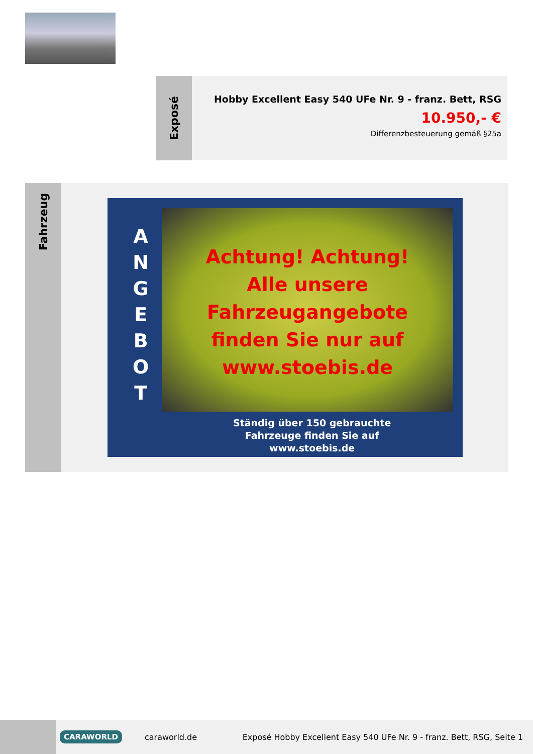Exposé
Hobby Excellent Easy 540 UFe Nr. 9 - franz. Bett, RSG
10.950,- €
Differenzbesteuerung gemäß §25a
Fahrzeug
A
N
G
E
B
O
T
Achtung! Achtung!
Alle unsere
Fahrzeugangebote
finden Sie nur auf
www.stoebis.de
Ständig über 150 gebrauchte
Fahrzeuge finden Sie auf
www.stoebis.de
CARAWORLD caraworld.de Exposé Hobby Excellent Easy 540 UFe Nr. 9 - franz. Bett, RSG, Seite 1